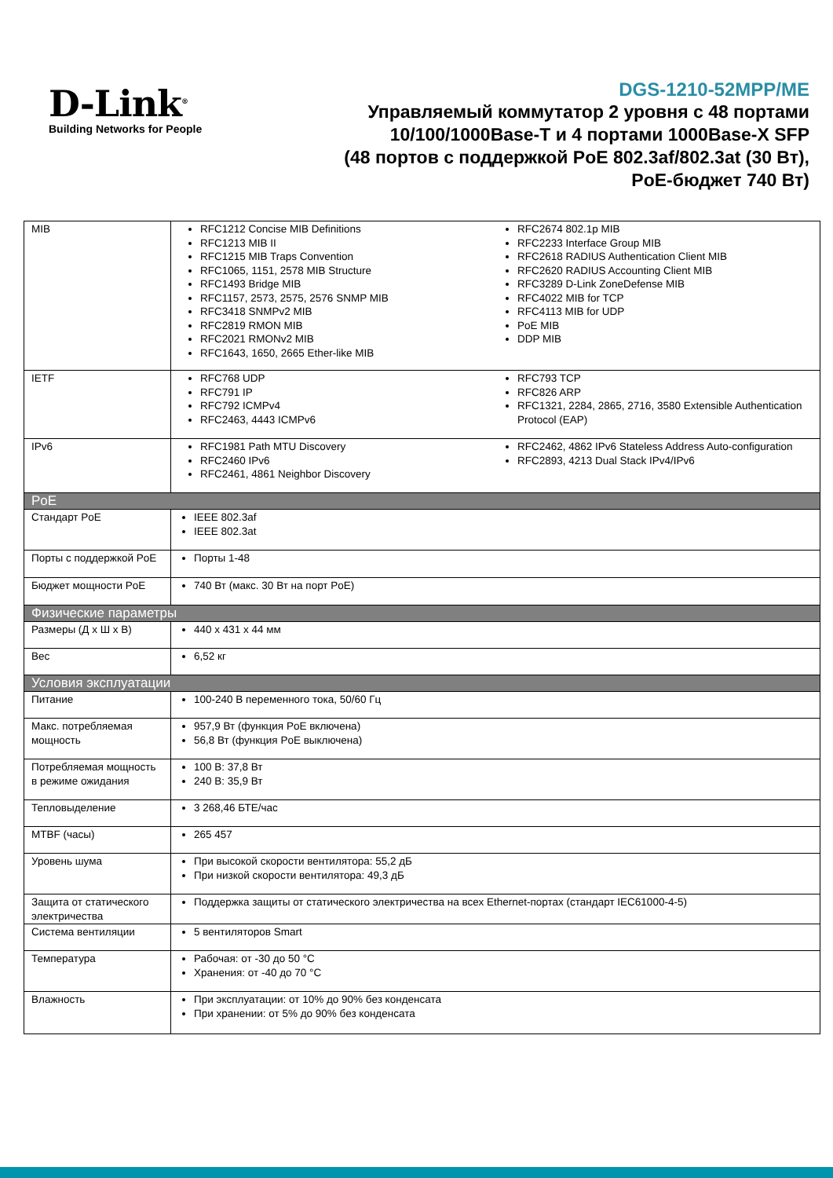D-Link<sup>®</sup>
Building Networks for People
DGS-1210-52MPP/ME
Управляемый коммутатор 2 уровня с 48 портами
10/100/1000Base-T и 4 портами 1000Base-X SFP
(48 портов с поддержкой PoE 802.3af/802.3at (30 Вт),
PoE-бюджет 740 Вт)
| MIB | RFC1212 Concise MIB Definitions RFC1213 MIB II RFC1215 MIB Traps Convention RFC1065, 1151, 2578 MIB Structure RFC1493 Bridge MIB RFC1157, 2573, 2575, 2576 SNMP MIB RFC3418 SNMPv2 MIB RFC2819 RMON MIB RFC2021 RMONv2 MIB RFC1643, 1650, 2665 Ether-like MIB RFC2674 802.1p MIB RFC2233 Interface Group MIB RFC2618 RADIUS Authentication Client MIB RFC2620 RADIUS Accounting Client MIB RFC3289 D-Link ZoneDefense MIB RFC4022 MIB for TCP RFC4113 MIB for UDP PoE MIB DDP MIB |
| IETF | RFC768 UDP RFC791 IP RFC792 ICMPv4 RFC2463, 4443 ICMPv6 RFC793 TCP RFC826 ARP RFC1321, 2284, 2865, 2716, 3580 Extensible Authentication Protocol (EAP) |
| IPv6 | RFC1981 Path MTU Discovery RFC2460 IPv6 RFC2461, 4861 Neighbor Discovery RFC2462, 4862 IPv6 Stateless Address Auto-configuration RFC2893, 4213 Dual Stack IPv4/IPv6 |
| PoE | |
| Стандарт PoE | IEEE 802.3af IEEE 802.3at |
| Порты с поддержкой PoE | Порты 1-48 |
| Бюджет мощности PoE | 740 Вт (макс. 30 Вт на порт PoE) |
| Физические параметры | |
| Размеры (Д x Ш x В) | 440 x 431 x 44 мм |
| Вес | 6,52 кг |
| Условия эксплуатации | |
| Питание | 100-240 В переменного тока, 50/60 Гц |
| Макс. потребляемая мощность | 957,9 Вт (функция PoE включена) 56,8 Вт (функция PoE выключена) |
| Потребляемая мощность в режиме ожидания | 100 В: 37,8 Вт 240 В: 35,9 Вт |
| Тепловыделение | 3 268,46 БТЕ/час |
| MTBF (часы) | 265 457 |
| Уровень шума | При высокой скорости вентилятора: 55,2 дБ При низкой скорости вентилятора: 49,3 дБ |
| Защита от статического электричества | Поддержка защиты от статического электричества на всех Ethernet-портах (стандарт IEC61000-4-5) |
| Система вентиляции | 5 вентиляторов Smart |
| Температура | Рабочая: от -30 до 50 °C Хранения: от -40 до 70 °C |
| Влажность | При эксплуатации: от 10% до 90% без конденсата При хранении: от 5% до 90% без конденсата |